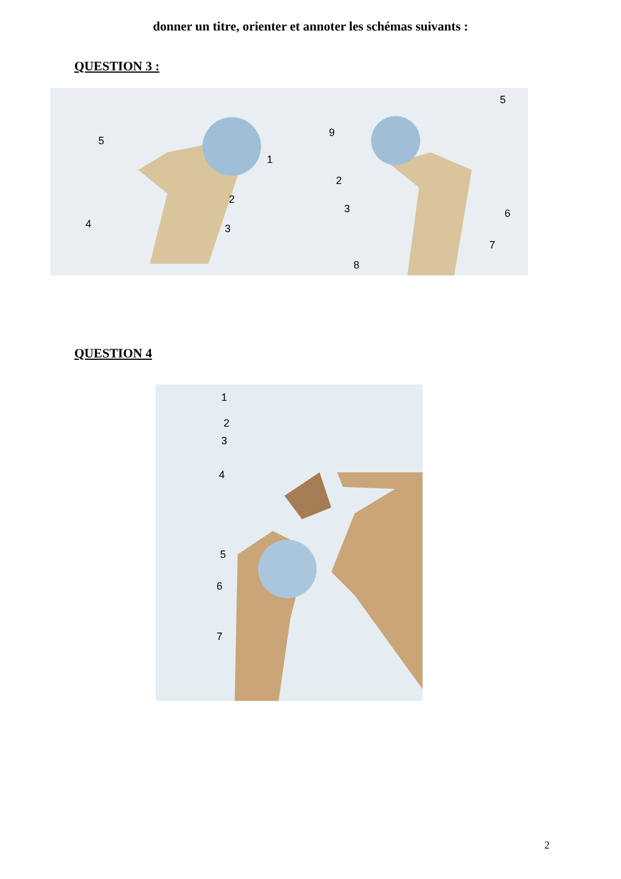donner un titre, orienter et annoter les schémas suivants :
QUESTION 3 :
5
1
2
3 4
5
9
2
3 6
7
8
QUESTION 4
1
2
3
4
5
6
7
2